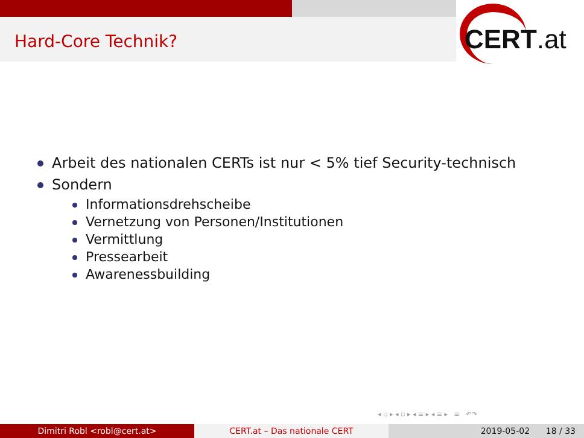Hard-Core Technik? CERT.at
Arbeit des nationalen CERTs ist nur < 5% tief Security-technisch
Sondern
Informationsdrehscheibe
Vernetzung von Personen/Institutionen
Vermittlung
Pressearbeit
Awarenessbuilding
◂ ▫ ▸ ◂ ▫ ▸ ◂ ≡ ▸ ◂ ≡ ▸ ≡ ↶↷
Dimitri Robl <robl@cert.at> CERT.at – Das nationale CERT 2019-05-02 18 / 33